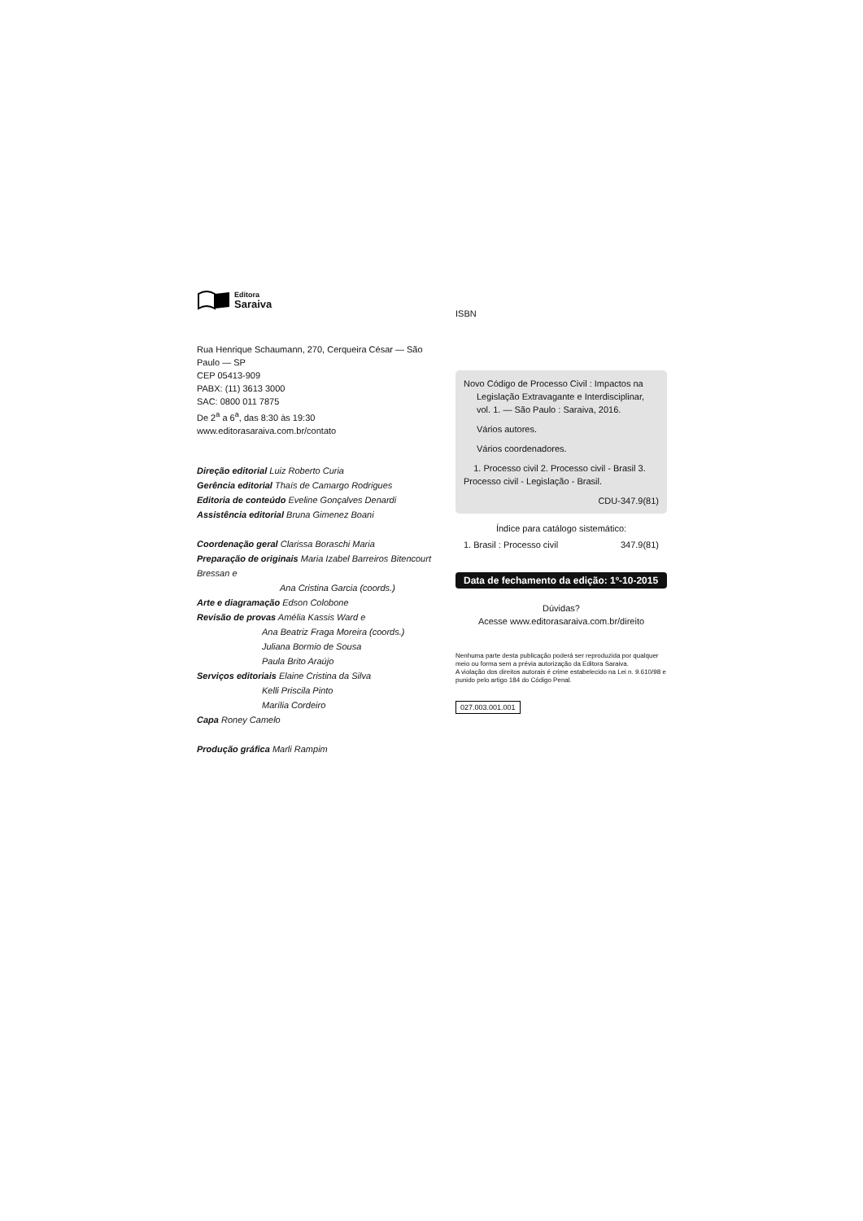Editora
Saraiva
Rua Henrique Schaumann, 270, Cerqueira César — São Paulo — SP
CEP 05413-909
PABX: (11) 3613 3000
SAC: 0800 011 7875
De 2<sup>a</sup> a 6<sup>a</sup>, das 8:30 às 19:30
www.editorasaraiva.com.br/contato
Direção editorial Luiz Roberto Curia
Gerência editorial Thaís de Camargo Rodrigues
Editoria de conteúdo Eveline Gonçalves Denardi
Assistência editorial Bruna Gimenez Boani
Coordenação geral Clarissa Boraschi Maria
Preparação de originais Maria Izabel Barreiros Bitencourt Bressan e
Ana Cristina Garcia (coords.)
Arte e diagramação Edson Colobone
Revisão de provas Amélia Kassis Ward e
Ana Beatriz Fraga Moreira (coords.)
Juliana Bormio de Sousa
Paula Brito Araújo
Serviços editoriais Elaine Cristina da Silva
Kelli Priscila Pinto
Marília Cordeiro
Capa Roney Camelo
Produção gráfica Marli Rampim
ISBN
Novo Código de Processo Civil : Impactos na
Legislação Extravagante e Interdisciplinar, vol. 1. — São Paulo : Saraiva, 2016.
Vários autores.
Vários coordenadores.
1. Processo civil 2. Processo civil - Brasil 3. Processo civil - Legislação - Brasil.
CDU-347.9(81)
Índice para catálogo sistemático:
1. Brasil : Processo civil 347.9(81)
Data de fechamento da edição: 1º-10-2015
Dúvidas?
Acesse www.editorasaraiva.com.br/direito
Nenhuma parte desta publicação poderá ser reproduzida por qualquer meio ou forma sem a prévia autorização da Editora Saraiva.
A violação dos direitos autorais é crime estabelecido na Lei n. 9.610/98 e punido pelo artigo 184 do Código Penal.
027.003.001.001